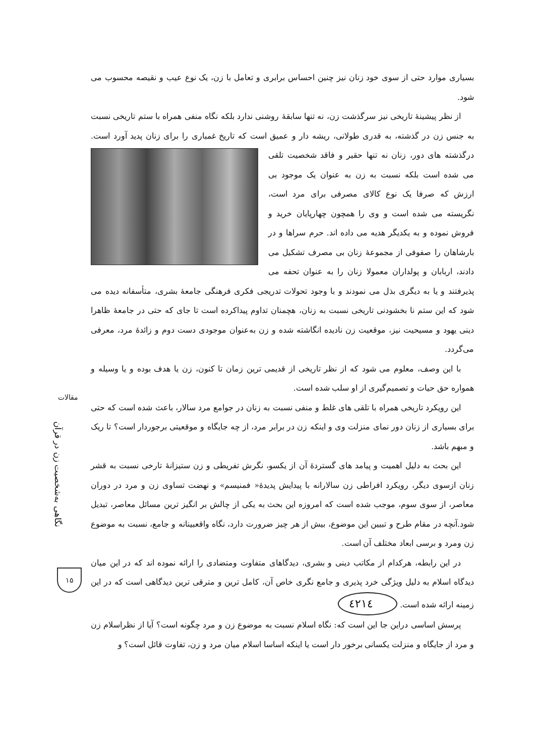بسیاری موارد حتی از سوی خود زنان نیز چنین احساس برابری و تعامل با زن، یک نوع عیب و نقیصه محسوب می شود.
از نظر پیشینهٔ تاریخی نیز سرگذشت زن، نه تنها سابقهٔ روشنی ندارد بلکه نگاه منفی همراه با ستم تاریخی نسبت به جنس زن در گذشته، به قدری طولانی، ریشه دار و عمیق است که تاریخ غمباری را برای زنان پدید آورد است. درگذشته های دور، زنان نه تنها حقیر و فاقد شخصیت تلقی می شده است بلکه نسبت به زن به عنوان یک موجود بی ارزش که صرفا یک نوع کالای مصرفی برای مرد است، نگریسته می شده است و وی را همچون چهارپایان خرید و فروش نموده و به یکدیگر هدیه می داده اند. حرم سراها و در بارشاهان را صفوفی از مجموعهٔ زنان بی مصرف تشکیل می دادند، اربابان و پولداران معمولا زنان را به عنوان تحفه می پذیرفتند و یا به دیگری بذل می نمودند و با وجود تحولات تدریجی فکری فرهنگی جامعهٔ بشری، متأسفانه دیده می شود که این ستم نا بخشودنی تاریخی نسبت به زنان، هچمنان تداوم پیداکرده است تا جای که حتی در جامعهٔ ظاهرا دینی یهود و مسیحیت نیز، موقعیت زن نادیده انگاشته شده و زن به‌عنوان موجودی دست دوم و زائدهٔ مرد، معرفی می‌گردد.
با این وصف، معلوم می شود که از نظر تاریخی از قدیمی ترین زمان تا کنون، زن یا هدف بوده و یا وسیله و همواره حق حیات و تصمیم‌گیری از او سلب شده است.
این رویکرد تاریخی همراه با تلقی های غلط و منفی نسبت به زنان در جوامع مرد سالار، باعث شده است که حتی برای بسیاری از زنان دور نمای منزلت وی و اینکه زن در برابر مرد، از چه جایگاه و موقعیتی برجوردار است؟ تا ریک و مبهم باشد.
این بحث به دلیل اهمیت و پیامد های گستردهٔ آن از یکسو، نگرش تفریطی و زن ستیزانهٔ تارخی نسبت به قشر زنان ازسوی دیگر، رویکرد افراطی زن سالارانه با پیدایش پدیدهٔ« فمنیسم» و نهضت تساوی زن و مرد در دوران معاصر، از سوی سوم، موجب شده است که امروزه این بحث به یکی از چالش بر انگیز ترین مسائل معاصر، تبدیل شود.آنچه در مقام طرح و تبیین این موضوع، بیش از هر چیز ضرورت دارد، نگاه واقعبینانه و جامع، نسبت به موضوع زن ومرد و برسی ابعاد مختلف آن است.
در این رابطه، هرکدام از مکاتب دینی و بشری، دیدگاهای متفاوت ومتضادی را ارائه نموده اند که در این میان دیدگاه اسلام به دلیل ویژگی خرد پذیری و جامع نگری خاص آن، کامل ترین و مترقی ترین دیدگاهی است که در این زمینه ارائه شده است. ٤٢١٤
پرسش اساسی دراین جا این است که: نگاه اسلام نسبت به موضوع زن و مرد چگونه است؟ آیا از نظراسلام زن و مرد از جایگاه و منزلت یکسانی برخور دار است یا اینکه اساسا اسلام میان مرد و زن، تفاوت قائل است؟ و
مقالات
نگاهی به‌شخصیت زن در قرآن
۱۵